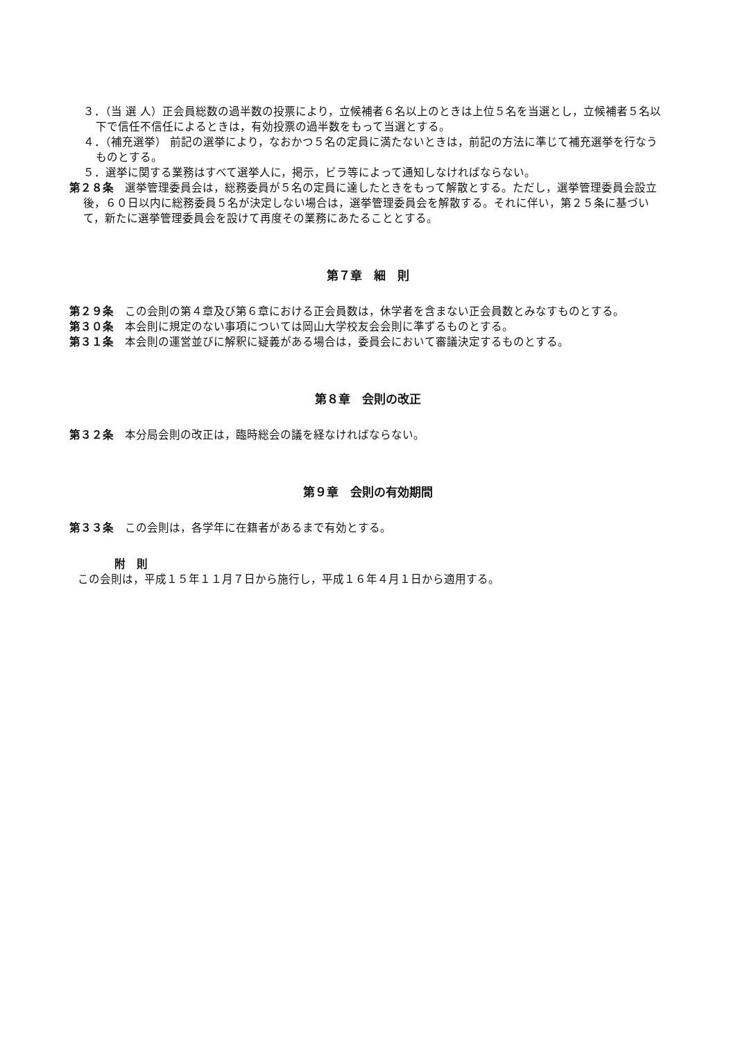３．（当 選 人）正会員総数の過半数の投票により，立候補者６名以上のときは上位５名を当選とし，立候補者５名以下で信任不信任によるときは，有効投票の過半数をもって当選とする。
４．（補充選挙） 前記の選挙により，なおかつ５名の定員に満たないときは，前記の方法に準じて補充選挙を行なうものとする。
５．選挙に関する業務はすべて選挙人に，掲示，ビラ等によって通知しなければならない。
第２８条　選挙管理委員会は，総務委員が５名の定員に達したときをもって解散とする。ただし，選挙管理委員会設立後，６０日以内に総務委員５名が決定しない場合は，選挙管理委員会を解散する。それに伴い，第２５条に基づいて，新たに選挙管理委員会を設けて再度その業務にあたることとする。
第７章　細　則
第２９条　この会則の第４章及び第６章における正会員数は，休学者を含まない正会員数とみなすものとする。
第３０条　本会則に規定のない事項については岡山大学校友会会則に準ずるものとする。
第３１条　本会則の運営並びに解釈に疑義がある場合は，委員会において審議決定するものとする。
第８章　会則の改正
第３２条　本分局会則の改正は，臨時総会の議を経なければならない。
第９章　会則の有効期間
第３３条　この会則は，各学年に在籍者があるまで有効とする。
附　則
この会則は，平成１５年１１月７日から施行し，平成１６年４月１日から適用する。